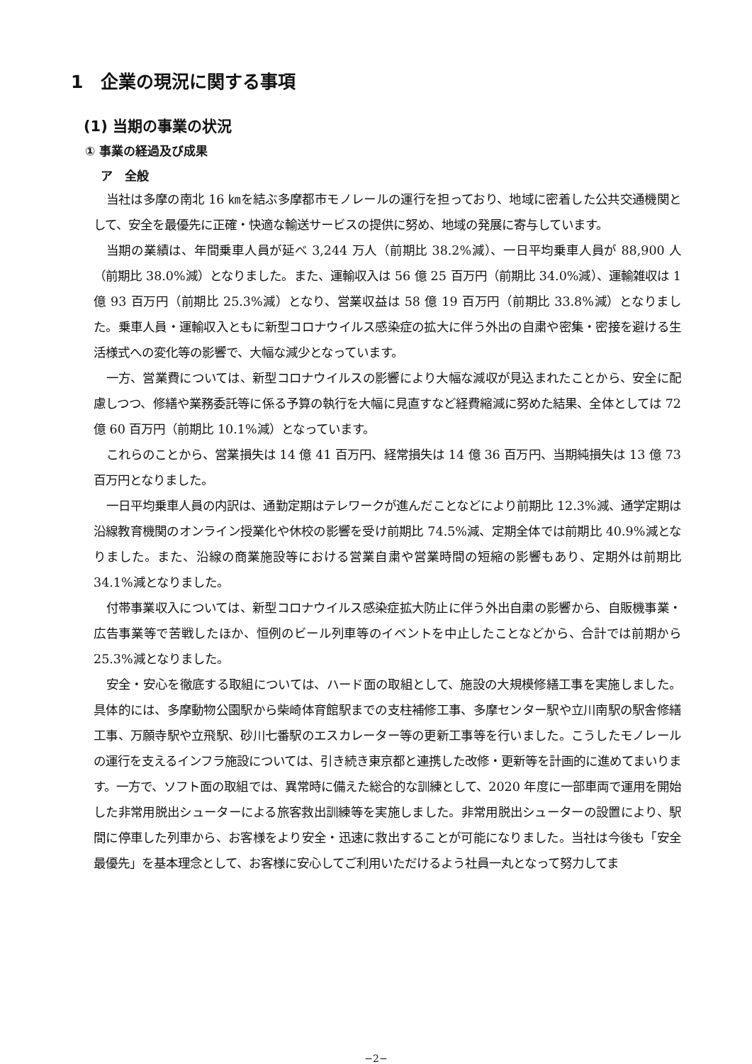1　企業の現況に関する事項
(1) 当期の事業の状況
① 事業の経過及び成果
ア　全般
当社は多摩の南北 16 ㎞を結ぶ多摩都市モノレールの運行を担っており、地域に密着した公共交通機関として、安全を最優先に正確・快適な輸送サービスの提供に努め、地域の発展に寄与しています。
当期の業績は、年間乗車人員が延べ 3,244 万人（前期比 38.2%減）、一日平均乗車人員が 88,900 人（前期比 38.0%減）となりました。また、運輸収入は 56 億 25 百万円（前期比 34.0%減）、運輸雑収は 1 億 93 百万円（前期比 25.3%減）となり、営業収益は 58 億 19 百万円（前期比 33.8%減）となりました。乗車人員・運輸収入ともに新型コロナウイルス感染症の拡大に伴う外出の自粛や密集・密接を避ける生活様式への変化等の影響で、大幅な減少となっています。
一方、営業費については、新型コロナウイルスの影響により大幅な減収が見込まれたことから、安全に配慮しつつ、修繕や業務委託等に係る予算の執行を大幅に見直すなど経費縮減に努めた結果、全体としては 72 億 60 百万円（前期比 10.1%減）となっています。
これらのことから、営業損失は 14 億 41 百万円、経常損失は 14 億 36 百万円、当期純損失は 13 億 73 百万円となりました。
一日平均乗車人員の内訳は、通勤定期はテレワークが進んだことなどにより前期比 12.3%減、通学定期は沿線教育機関のオンライン授業化や休校の影響を受け前期比 74.5%減、定期全体では前期比 40.9%減となりました。また、沿線の商業施設等における営業自粛や営業時間の短縮の影響もあり、定期外は前期比 34.1%減となりました。
付帯事業収入については、新型コロナウイルス感染症拡大防止に伴う外出自粛の影響から、自販機事業・広告事業等で苦戦したほか、恒例のビール列車等のイベントを中止したことなどから、合計では前期から 25.3%減となりました。
安全・安心を徹底する取組については、ハード面の取組として、施設の大規模修繕工事を実施しました。具体的には、多摩動物公園駅から柴崎体育館駅までの支柱補修工事、多摩センター駅や立川南駅の駅舎修繕工事、万願寺駅や立飛駅、砂川七番駅のエスカレーター等の更新工事等を行いました。こうしたモノレールの運行を支えるインフラ施設については、引き続き東京都と連携した改修・更新等を計画的に進めてまいります。一方で、ソフト面の取組では、異常時に備えた総合的な訓練として、2020 年度に一部車両で運用を開始した非常用脱出シューターによる旅客救出訓練等を実施しました。非常用脱出シューターの設置により、駅間に停車した列車から、お客様をより安全・迅速に救出することが可能になりました。当社は今後も「安全最優先」を基本理念として、お客様に安心してご利用いただけるよう社員一丸となって努力してま
−2−